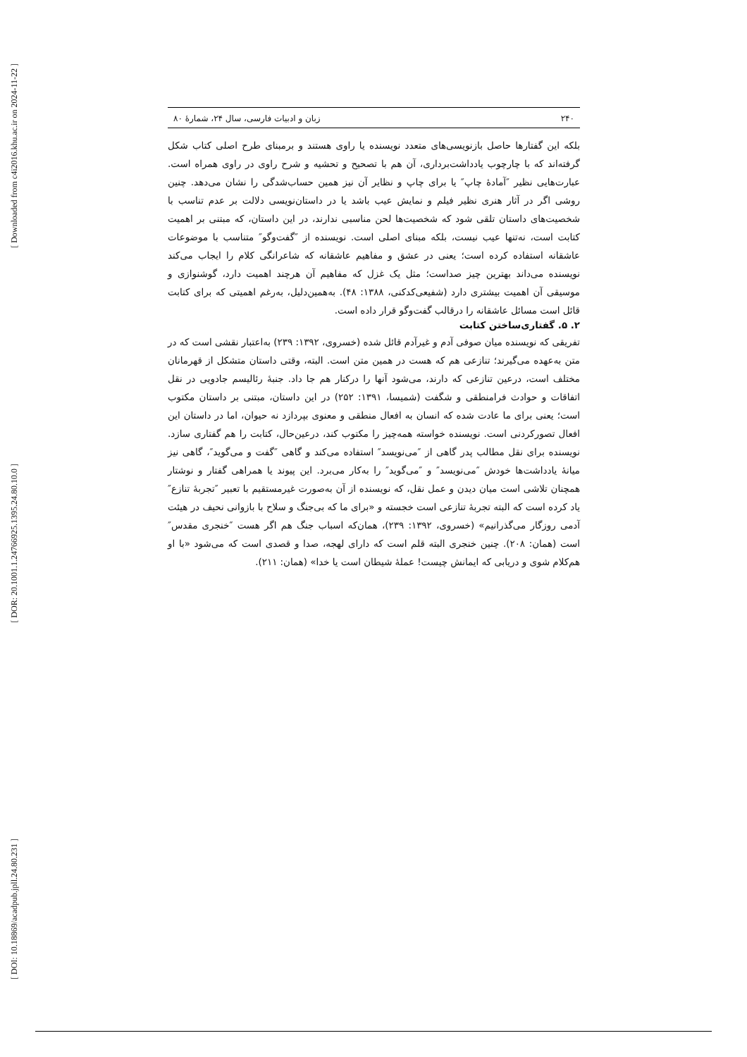[ Downloaded from c4i2016.khu.ac.ir on 2024-11-22 ]
[ DOR: 20.1001.1.24766925.1395.24.80.10.0 ]
[ DOI: 10.18869/acadpub.jpll.24.80.231 ]
۲۴۰ زبان و ادبیات فارسی، سال ۲۴، شمارهٔ ۸۰
بلکه این گفتارها حاصل بازنویسی‌های متعدد نویسنده یا راوی هستند و برمبنای طرح اصلی کتاب شکل گرفته‌اند که با چارچوب یادداشت‌برداری، آن هم با تصحیح و تحشیه و شرح راوی در راوی همراه است. عبارت‌هایی نظیر ″آمادهٔ چاپ″ یا برای چاپ و نظایر آن نیز همین حساب‌شدگی را نشان می‌دهد. چنین روشی اگر در آثار هنری نظیر فیلم و نمایش عیب باشد یا در داستان‌نویسی دلالت بر عدم تناسب با شخصیت‌های داستان تلقی شود که شخصیت‌ها لحن مناسبی ندارند، در این داستان، که مبتنی بر اهمیت کتابت است، نه‌تنها عیب نیست، بلکه مبنای اصلی است. نویسنده از ″گفت‌وگو″ متناسب با موضوعات عاشقانه استفاده کرده است؛ یعنی در عشق و مفاهیم عاشقانه که شاعرانگی کلام را ایجاب می‌کند نویسنده می‌داند بهترین چیز صداست؛ مثل یک غزل که مفاهیم آن هرچند اهمیت دارد، گوشنوازی و موسیقی آن اهمیت بیشتری دارد (شفیعی‌کدکنی، ۱۳۸۸: ۴۸). به‌همین‌دلیل، به‌رغم اهمیتی که برای کتابت قائل است مسائل عاشقانه را درقالب گفت‌وگو قرار داده است.
۲. ۵. گفتاری‌ساختن کتابت
تفریقی که نویسنده میان صوفی آدم و غیرآدم قائل شده (خسروی، ۱۳۹۲: ۲۳۹) به‌اعتبار نقشی است که در متن به‌عهده می‌گیرند؛ تنازعی هم که هست در همین متن است. البته، وقتی داستان متشکل از قهرمانان مختلف است، درعین تنازعی که دارند، می‌شود آنها را درکنار هم جا داد. جنبهٔ رئالیسم جادویی در نقل اتفاقات و حوادث فرامنطقی و شگفت (شمیسا، ۱۳۹۱: ۲۵۲) در این داستان، مبتنی بر داستان مکتوب است؛ یعنی برای ما عادت شده که انسان به افعال منطقی و معنوی بپردازد نه حیوان، اما در داستان این افعال تصورکردنی است. نویسنده خواسته همه‌چیز را مکتوب کند، درعین‌حال، کتابت را هم گفتاری سازد. نویسنده برای نقل مطالب پدر گاهی از ″می‌نویسد″ استفاده می‌کند و گاهی ″گفت و می‌گوید″، گاهی نیز میانهٔ یادداشت‌ها خودش ″می‌نویسد″ و ″می‌گوید″ را به‌کار می‌برد. این پیوند یا همراهی گفتار و نوشتار همچنان تلاشی است میان دیدن و عمل نقل، که نویسنده از آن به‌صورت غیرمستقیم با تعبیر ″تجربهٔ تنازع″ یاد کرده است که البته تجربهٔ تنازعی است خجسته و «برای ما که بی‌جنگ و سلاح با بازوانی نحیف در هیئت آدمی روزگار می‌گذرانیم» (خسروی، ۱۳۹۲: ۲۳۹)، همان‌که اسباب جنگ هم اگر هست ″خنجری مقدس″ است (همان: ۲۰۸). چنین خنجری البته قلم است که دارای لهجه، صدا و قصدی است که می‌شود «با او هم‌کلام شوی و دریابی که ایمانش چیست! عملهٔ شیطان است یا خدا» (همان: ۲۱۱).